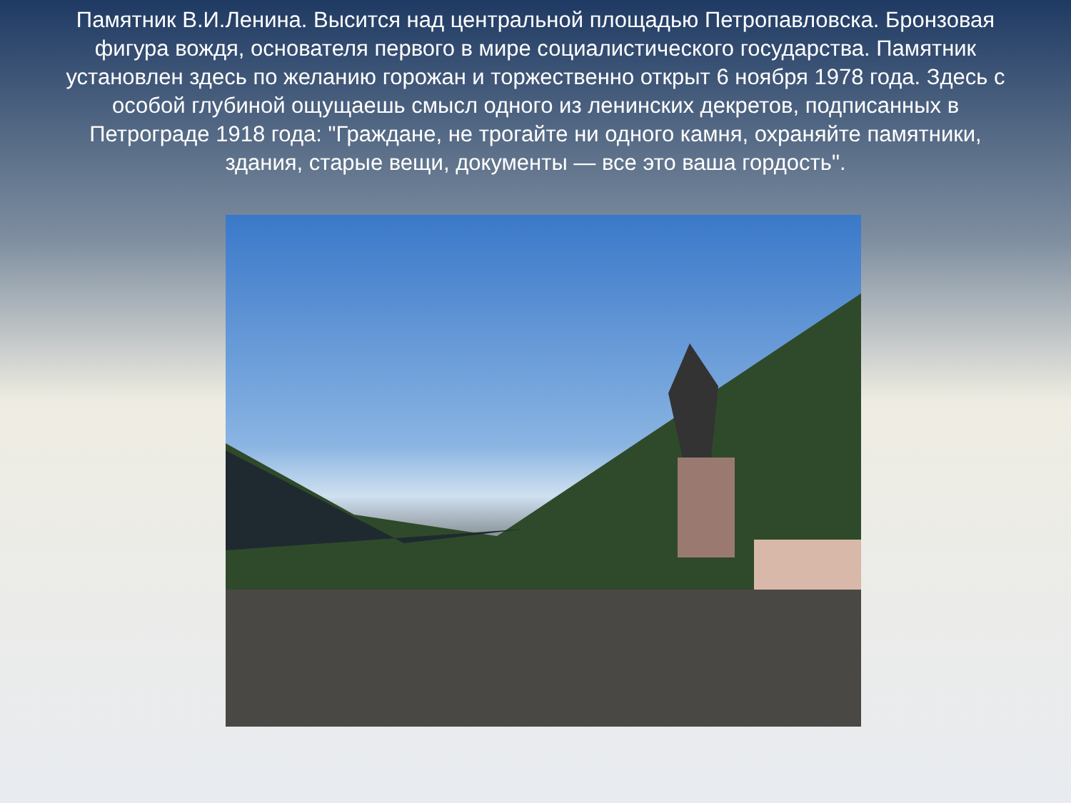Памятник В.И.Ленина. Высится над центральной площадью Петропавловска. Бронзовая фигура вождя, основателя первого в мире социалистического государства. Памятник установлен здесь по желанию горожан и торжественно открыт 6 ноября 1978 года. Здесь с особой глубиной ощущаешь смысл одного из ленинских декретов, подписанных в Петрограде 1918 года: "Граждане, не трогайте ни одного камня, охраняйте памятники, здания, старые вещи, документы — все это ваша гордость".